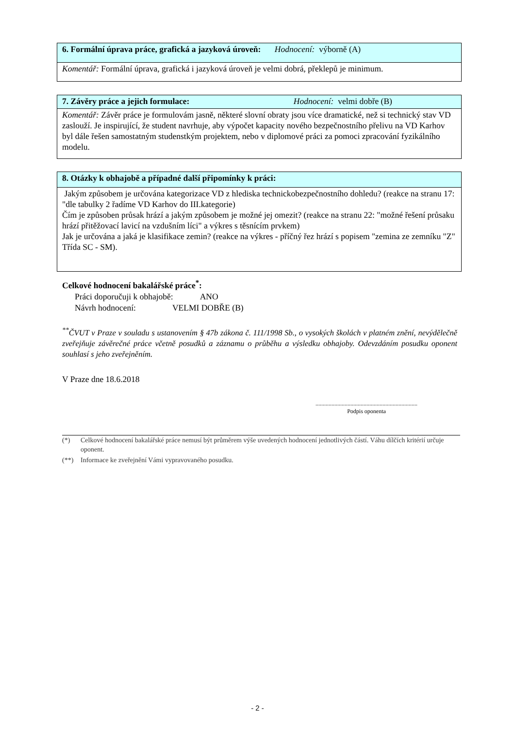| 6. Formální úprava práce, grafická a jazyková úroveň: Hodnocení: výborně (A) |
| Komentář: Formální úprava, grafická i jazyková úroveň je velmi dobrá, překlepů je minimum. |
| 7. Závěry práce a jejich formulace: Hodnocení: velmi dobře (B) |
| Komentář: Závěr práce je formulovám jasně, některé slovní obraty jsou více dramatické, než si technický stav VD zaslouží. Je inspirující, že student navrhuje, aby výpočet kapacity nového bezpečnostního přelivu na VD Karhov byl dále řešen samostatným studenstkým projektem, nebo v diplomové práci za pomoci zpracování fyzikálního modelu. |
| 8. Otázky k obhajobě a případné další připomínky k práci: |
| Jakým způsobem je určována kategorizace VD z hlediska technickobezpečnostního dohledu? (reakce na stranu 17: "dle tabulky 2 řadíme VD Karhov do III.kategorie) Čím je způsoben průsak hrází a jakým způsobem je možné jej omezit? (reakce na stranu 22: "možné řešení průsaku hrází přitěžovací lavicí na vzdušním líci" a výkres s těsnícím prvkem) Jak je určována a jaká je klasifikace zemin? (reakce na výkres - příčný řez hrází s popisem "zemina ze zemníku "Z" Třída SC - SM). |
Celkové hodnocení bakalářské práce<sup>*</sup>:
Práci doporučuji k obhajobě: ANO
Návrh hodnocení: VELMI DOBŘE (B)
<sup>**</sup> ČVUT v Praze v souladu s ustanovením § 47b zákona č. 111/1998 Sb., o vysokých školách v platném znění, nevýdělečně zveřejňuje závěrečné práce včetně posudků a záznamu o průběhu a výsledku obhajoby. Odevzdáním posudku oponent souhlasí s jeho zveřejněním.
V Praze dne 18.6.2018
......................................................................
Podpis oponenta
(*) Celkové hodnocení bakalářské práce nemusí být průměrem výše uvedených hodnocení jednotlivých částí. Váhu dílčích kritérií určuje oponent.
(**) Informace ke zveřejnění Vámi vypravovaného posudku.
- 2 -